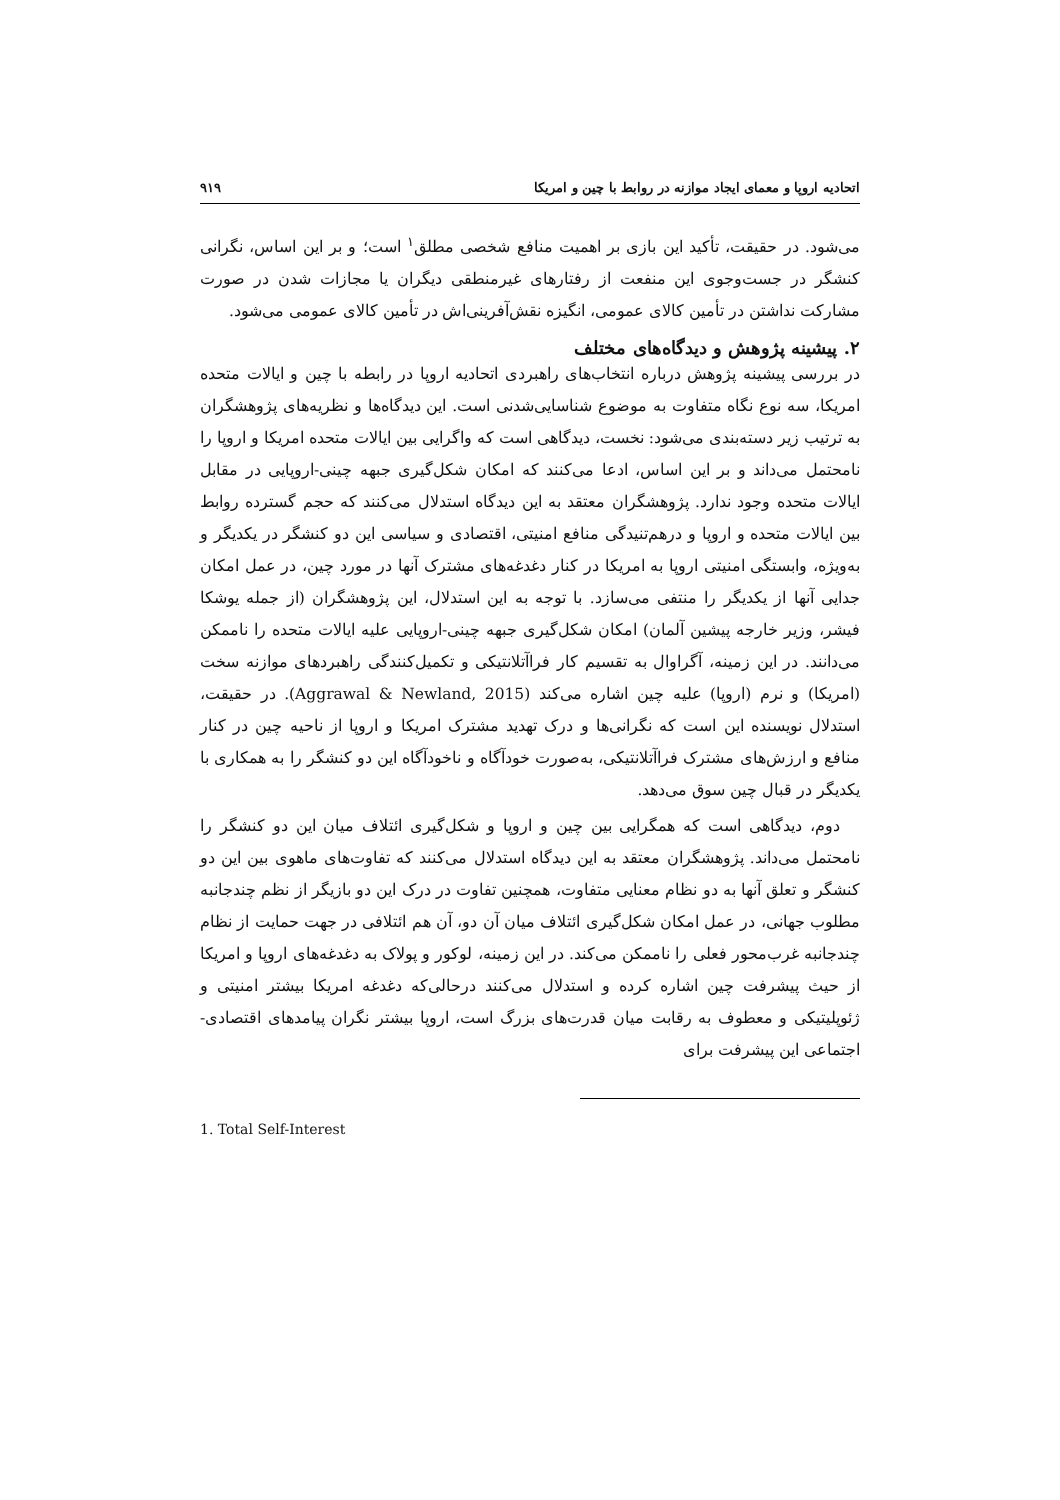اتحادیه اروپا و معمای ایجاد موازنه در روابط با چین و امریکا ۹۱۹
می‌شود. در حقیقت، تأکید این بازی بر اهمیت منافع شخصی مطلق<sup>۱</sup> است؛ و بر این اساس، نگرانی کنشگر در جست‌وجوی این منفعت از رفتارهای غیرمنطقی دیگران یا مجازات شدن در صورت مشارکت نداشتن در تأمین کالای عمومی، انگیزه نقش‌آفرینی‌اش در تأمین کالای عمومی می‌شود.
۲. پیشینه پژوهش و دیدگاه‌های مختلف
در بررسی پیشینه پژوهش درباره انتخاب‌های راهبردی اتحادیه اروپا در رابطه با چین و ایالات متحده امریکا، سه نوع نگاه متفاوت به موضوع شناسایی‌شدنی است. این دیدگاه‌ها و نظریه‌های پژوهشگران به ترتیب زیر دسته‌بندی می‌شود: نخست، دیدگاهی است که واگرایی بین ایالات متحده امریکا و اروپا را نامحتمل می‌داند و بر این اساس، ادعا می‌کنند که امکان شکل‌گیری جبهه چینی-اروپایی در مقابل ایالات متحده وجود ندارد. پژوهشگران معتقد به این دیدگاه استدلال می‌کنند که حجم گسترده روابط بین ایالات متحده و اروپا و درهم‌تنیدگی منافع امنیتی، اقتصادی و سیاسی این دو کنشگر در یکدیگر و به‌ویژه، وابستگی امنیتی اروپا به امریکا در کنار دغدغه‌های مشترک آنها در مورد چین، در عمل امکان جدایی آنها از یکدیگر را منتفی می‌سازد. با توجه به این استدلال، این پژوهشگران (از جمله یوشکا فیشر، وزیر خارجه پیشین آلمان) امکان شکل‌گیری جبهه چینی-اروپایی علیه ایالات متحده را ناممکن می‌دانند. در این زمینه، آگراوال به تقسیم کار فراآتلانتیکی و تکمیل‌کنندگی راهبردهای موازنه سخت (امریکا) و نرم (اروپا) علیه چین اشاره می‌کند (Aggrawal & Newland, 2015). در حقیقت، استدلال نویسنده این است که نگرانی‌ها و درک تهدید مشترک امریکا و اروپا از ناحیه چین در کنار منافع و ارزش‌های مشترک فراآتلانتیکی، به‌صورت خودآگاه و ناخودآگاه این دو کنشگر را به همکاری با یکدیگر در قبال چین سوق می‌دهد.
دوم، دیدگاهی است که همگرایی بین چین و اروپا و شکل‌گیری ائتلاف میان این دو کنشگر را نامحتمل می‌داند. پژوهشگران معتقد به این دیدگاه استدلال می‌کنند که تفاوت‌های ماهوی بین این دو کنشگر و تعلق آنها به دو نظام معنایی متفاوت، همچنین تفاوت در درک این دو بازیگر از نظم چندجانبه مطلوب جهانی، در عمل امکان شکل‌گیری ائتلاف میان آن دو، آن هم ائتلافی در جهت حمایت از نظام چندجانبه غرب‌محور فعلی را ناممکن می‌کند. در این زمینه، لوکور و پولاک به دغدغه‌های اروپا و امریکا از حیث پیشرفت چین اشاره کرده و استدلال می‌کنند درحالی‌که دغدغه امریکا بیشتر امنیتی و ژئوپلیتیکی و معطوف به رقابت میان قدرت‌های بزرگ است، اروپا بیشتر نگران پیامدهای اقتصادی-اجتماعی این پیشرفت برای
1. Total Self-Interest